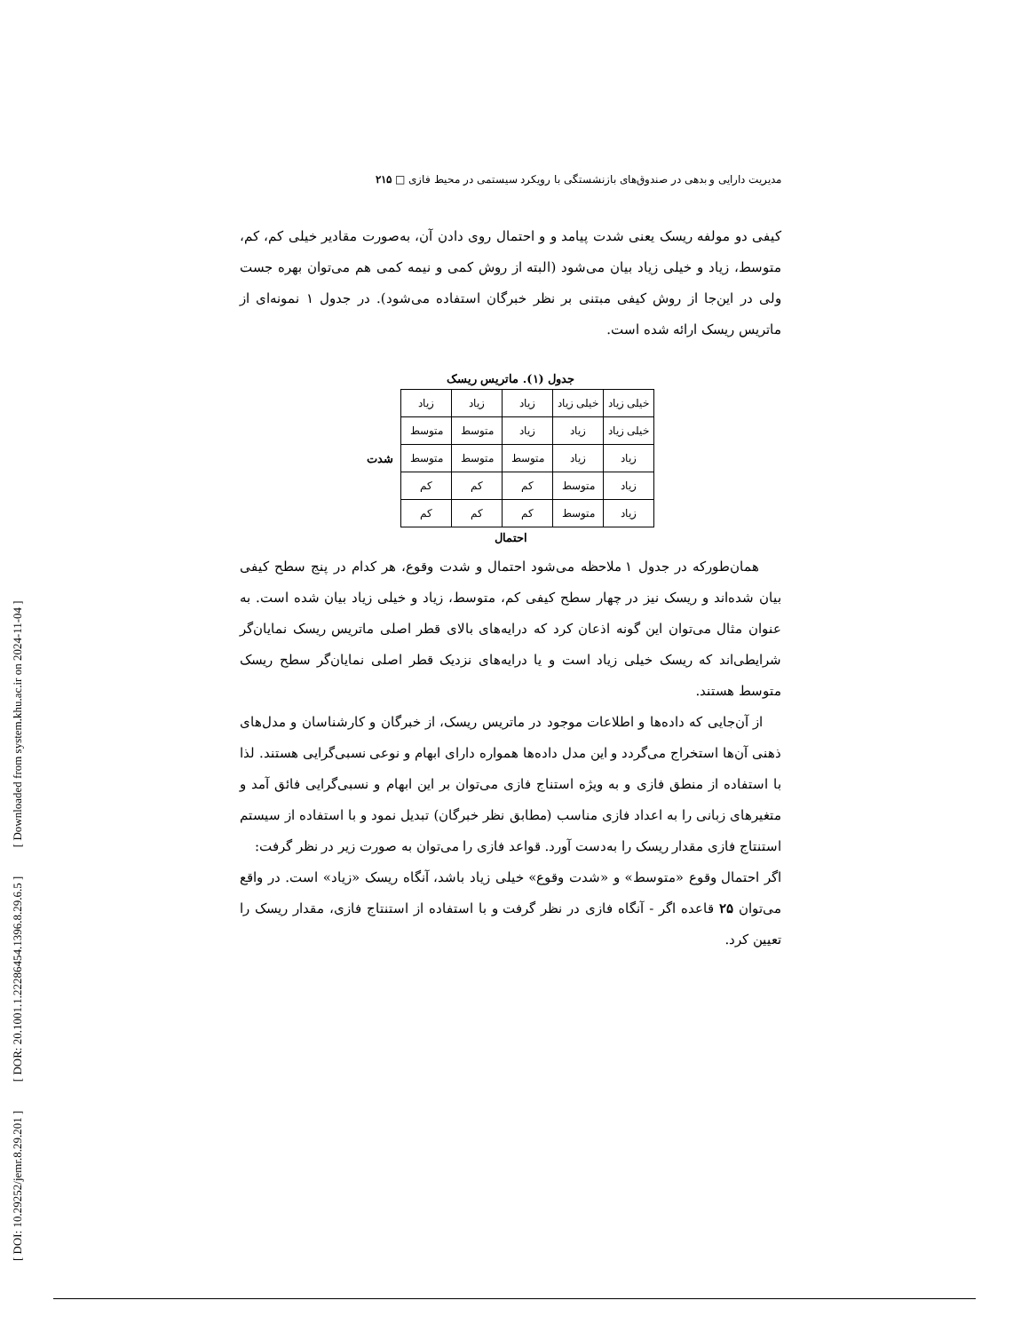[ DOI: 10.29252/jemr.8.29.201 ] [ DOR: 20.1001.1.22286454.1396.8.29.6.5 ] [ Downloaded from system.khu.ac.ir on 2024-11-04 ]
مدیریت دارایی و بدهی در صندوق‌های بازنشستگی با رویکرد سیستمی در محیط فازی □ ۲۱۵
کیفی دو مولفه ریسک یعنی شدت پیامد و و احتمال روی دادن آن، به‌صورت مقادیر خیلی کم، کم، متوسط، زیاد و خیلی زیاد بیان می‌شود (البته از روش کمی و نیمه کمی هم می‌توان بهره جست ولی در این‌جا از روش کیفی مبتنی بر نظر خبرگان استفاده می‌شود). در جدول ۱ نمونه‌ای از ماتریس ریسک ارائه شده است.
جدول (۱). ماتریس ریسک
| خیلی زیاد | خیلی زیاد | زیاد | زیاد | زیاد |
| خیلی زیاد | زیاد | زیاد | متوسط | متوسط |
| زیاد | زیاد | متوسط | متوسط | متوسط |
| زیاد | متوسط | کم | کم | کم |
| زیاد | متوسط | کم | کم | کم |
شدت
احتمال
همان‌طورکه در جدول ۱ ملاحظه می‌شود احتمال و شدت وقوع، هر کدام در پنج سطح کیفی بیان شده‌اند و ریسک نیز در چهار سطح کیفی کم، متوسط، زیاد و خیلی زیاد بیان شده است. به عنوان مثال می‌توان این گونه اذعان کرد که درایه‌های بالای قطر اصلی ماتریس ریسک نمایان‌گر شرایطی‌اند که ریسک خیلی زیاد است و یا درایه‌های نزدیک قطر اصلی نمایان‌گر سطح ریسک متوسط هستند.
از آن‌جایی که داده‌ها و اطلاعات موجود در ماتریس ریسک، از خبرگان و کارشناسان و مدل‌های ذهنی آن‌ها استخراج می‌گردد و این مدل داده‌ها همواره دارای ابهام و نوعی نسبی‌گرایی هستند. لذا با استفاده از منطق فازی و به ویژه استناج فازی می‌توان بر این ابهام و نسبی‌گرایی فائق آمد و متغیرهای زبانی را به اعداد فازی مناسب (مطابق نظر خبرگان) تبدیل نمود و با استفاده از سیستم استنتاج فازی مقدار ریسک را به‌دست آورد. قواعد فازی را می‌توان به صورت زیر در نظر گرفت:
اگر احتمال وقوع «متوسط» و «شدت وقوع» خیلی زیاد باشد، آنگاه ریسک «زیاد» است. در واقع می‌توان ۲۵ قاعده اگر - آنگاه فازی در نظر گرفت و با استفاده از استنتاج فازی، مقدار ریسک را تعیین کرد.